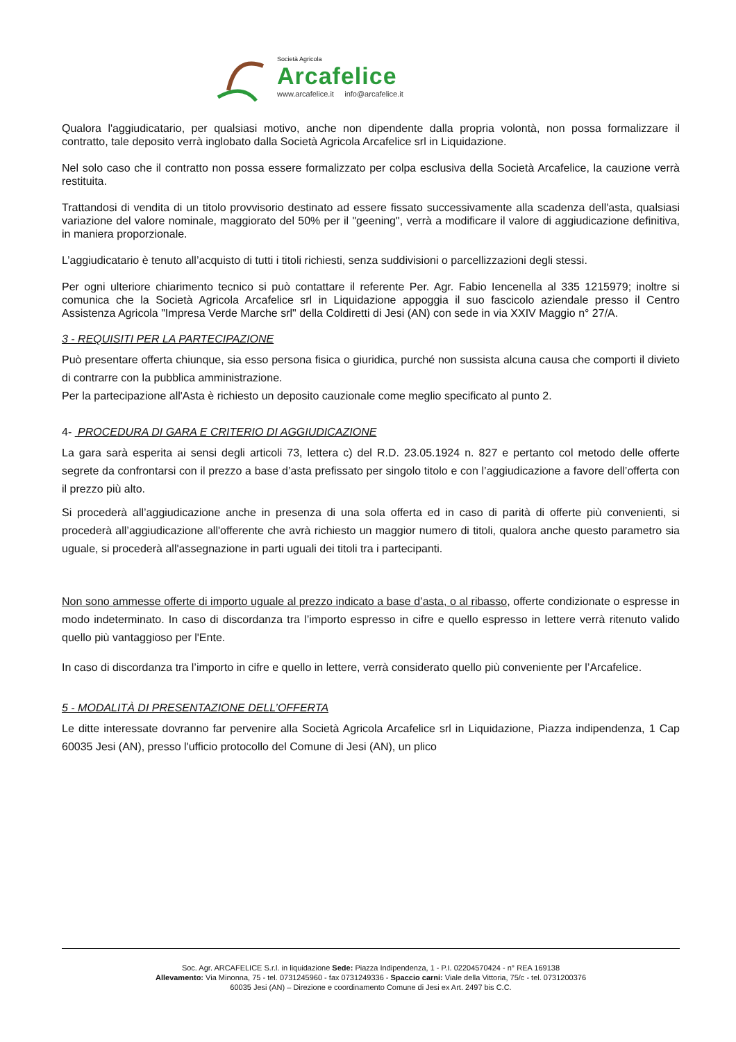Società Agricola
Arcafelice
www.arcafelice.it info@arcafelice.it
Qualora l'aggiudicatario, per qualsiasi motivo, anche non dipendente dalla propria volontà, non possa formalizzare il contratto, tale deposito verrà inglobato dalla Società Agricola Arcafelice srl in Liquidazione.
Nel solo caso che il contratto non possa essere formalizzato per colpa esclusiva della Società Arcafelice, la cauzione verrà restituita.
Trattandosi di vendita di un titolo provvisorio destinato ad essere fissato successivamente alla scadenza dell'asta, qualsiasi variazione del valore nominale, maggiorato del 50% per il "geening", verrà a modificare il valore di aggiudicazione definitiva, in maniera proporzionale.
L’aggiudicatario è tenuto all’acquisto di tutti i titoli richiesti, senza suddivisioni o parcellizzazioni degli stessi.
Per ogni ulteriore chiarimento tecnico si può contattare il referente Per. Agr. Fabio Iencenella al 335 1215979; inoltre si comunica che la Società Agricola Arcafelice srl in Liquidazione appoggia il suo fascicolo aziendale presso il Centro Assistenza Agricola "Impresa Verde Marche srl" della Coldiretti di Jesi (AN) con sede in via XXIV Maggio n° 27/A.
3 - REQUISITI PER LA PARTECIPAZIONE
Può presentare offerta chiunque, sia esso persona fisica o giuridica, purché non sussista alcuna causa che comporti il divieto di contrarre con la pubblica amministrazione.
Per la partecipazione all'Asta è richiesto un deposito cauzionale come meglio specificato al punto 2.
4- PROCEDURA DI GARA E CRITERIO DI AGGIUDICAZIONE
La gara sarà esperita ai sensi degli articoli 73, lettera c) del R.D. 23.05.1924 n. 827 e pertanto col metodo delle offerte segrete da confrontarsi con il prezzo a base d’asta prefissato per singolo titolo e con l’aggiudicazione a favore dell’offerta con il prezzo più alto.
Si procederà all’aggiudicazione anche in presenza di una sola offerta ed in caso di parità di offerte più convenienti, si procederà all’aggiudicazione all'offerente che avrà richiesto un maggior numero di titoli, qualora anche questo parametro sia uguale, si procederà all'assegnazione in parti uguali dei titoli tra i partecipanti.
Non sono ammesse offerte di importo uguale al prezzo indicato a base d’asta, o al ribasso, offerte condizionate o espresse in modo indeterminato. In caso di discordanza tra l’importo espresso in cifre e quello espresso in lettere verrà ritenuto valido quello più vantaggioso per l'Ente.
In caso di discordanza tra l’importo in cifre e quello in lettere, verrà considerato quello più conveniente per l’Arcafelice.
5 - MODALITÀ DI PRESENTAZIONE DELL’OFFERTA
Le ditte interessate dovranno far pervenire alla Società Agricola Arcafelice srl in Liquidazione, Piazza indipendenza, 1 Cap 60035 Jesi (AN), presso l'ufficio protocollo del Comune di Jesi (AN), un plico
Soc. Agr. ARCAFELICE S.r.l. in liquidazione Sede: Piazza Indipendenza, 1 - P.I. 02204570424 - n° REA 169138
Allevamento: Via Minonna, 75 - tel. 0731245960 - fax 0731249336 - Spaccio carni: Viale della Vittoria, 75/c - tel. 0731200376
60035 Jesi (AN) – Direzione e coordinamento Comune di Jesi ex Art. 2497 bis C.C.